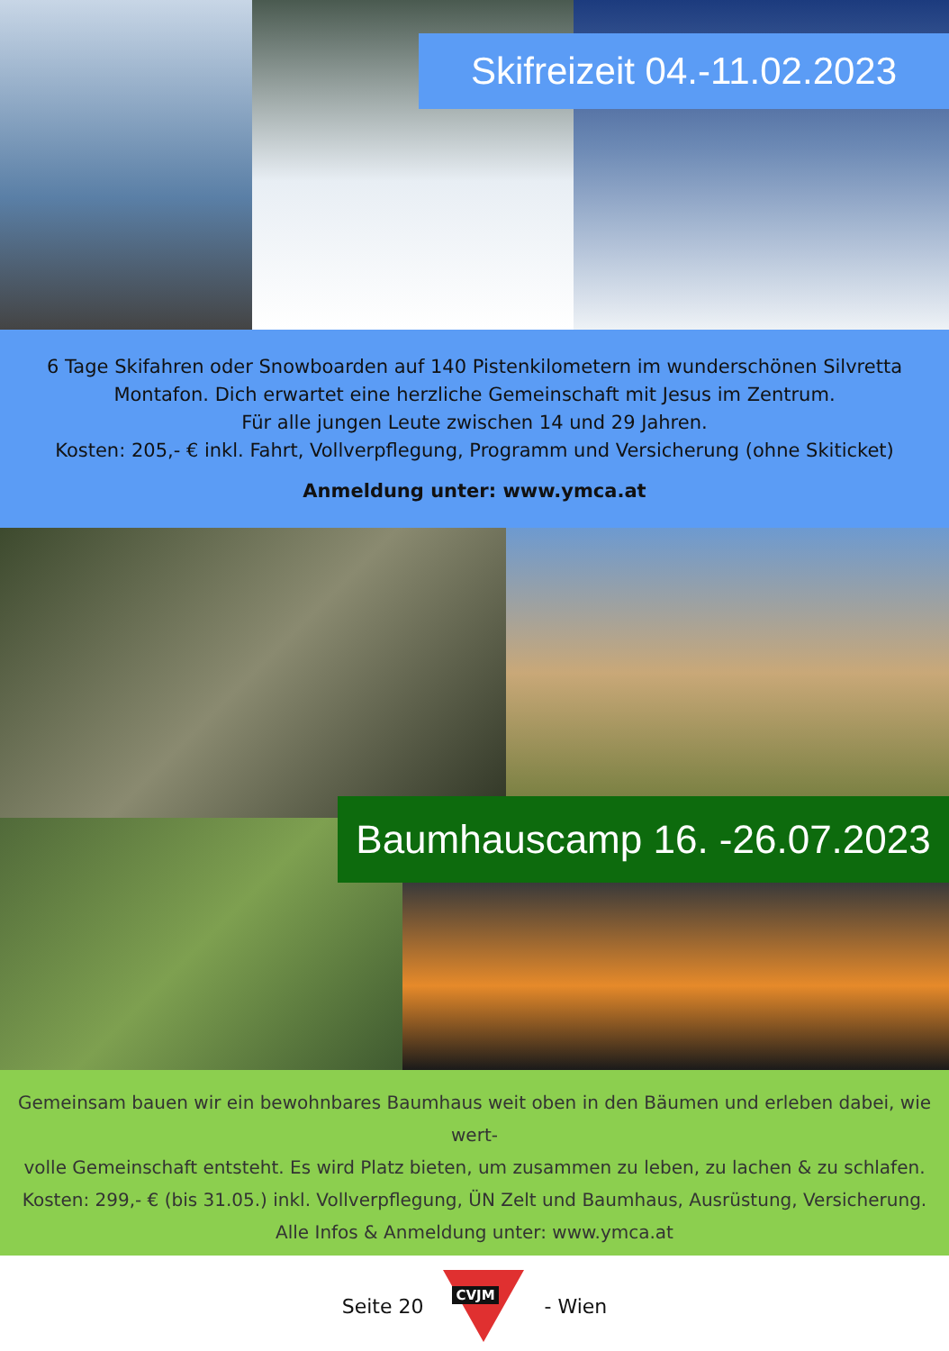Skifreizeit 04.-11.02.2023
6 Tage Skifahren oder Snowboarden auf 140 Pistenkilometern im wunderschönen Silvretta
Montafon. Dich erwartet eine herzliche Gemeinschaft mit Jesus im Zentrum.
Für alle jungen Leute zwischen 14 und 29 Jahren.
Kosten: 205,- € inkl. Fahrt, Vollverpflegung, Programm und Versicherung (ohne Skiticket)
Anmeldung unter: www.ymca.at
Baumhauscamp 16. -26.07.2023
Gemeinsam bauen wir ein bewohnbares Baumhaus weit oben in den Bäumen und erleben dabei, wie wert-
volle Gemeinschaft entsteht. Es wird Platz bieten, um zusammen zu leben, zu lachen & zu schlafen.
Kosten: 299,- € (bis 31.05.) inkl. Vollverpflegung, ÜN Zelt und Baumhaus, Ausrüstung, Versicherung.
Alle Infos & Anmeldung unter: www.ymca.at
Seite 20 CVJM - Wien